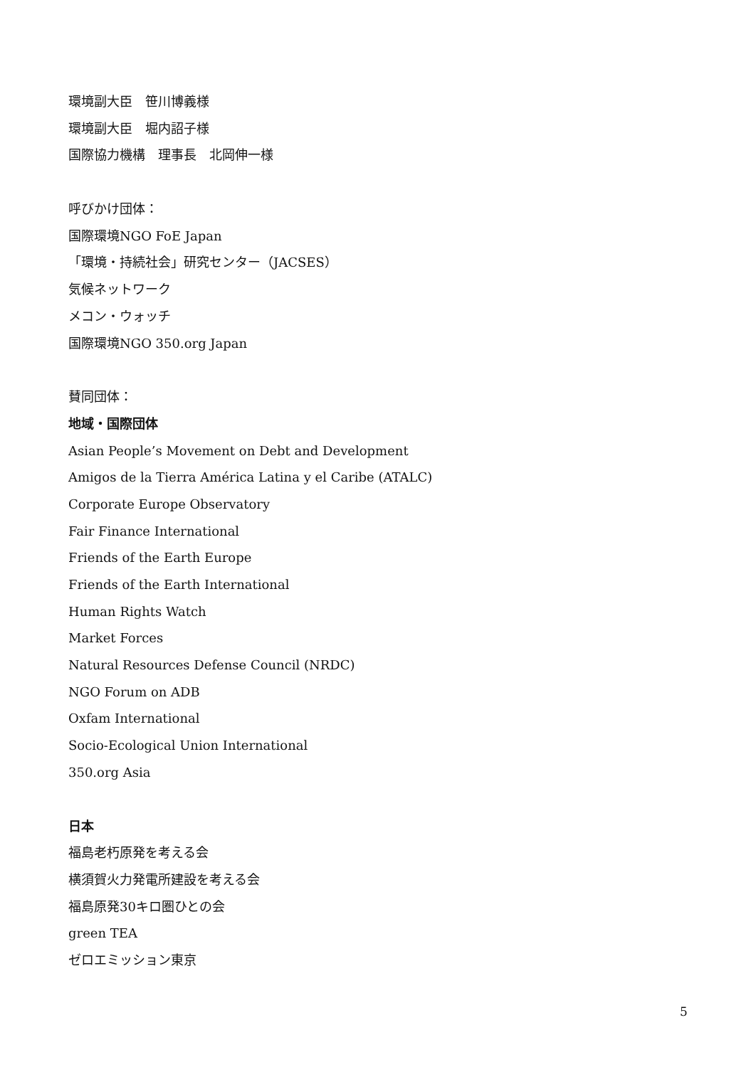環境副大臣　笹川博義様
環境副大臣　堀内詔子様
国際協力機構　理事長　北岡伸一様
呼びかけ団体：
国際環境NGO FoE Japan
「環境・持続社会」研究センター（JACSES）
気候ネットワーク
メコン・ウォッチ
国際環境NGO 350.org Japan
賛同団体：
地域・国際団体
Asian People’s Movement on Debt and Development
Amigos de la Tierra América Latina y el Caribe (ATALC)
Corporate Europe Observatory
Fair Finance International
Friends of the Earth Europe
Friends of the Earth International
Human Rights Watch
Market Forces
Natural Resources Defense Council (NRDC)
NGO Forum on ADB
Oxfam International
Socio-Ecological Union International
350.org Asia
日本
福島老朽原発を考える会
横須賀火力発電所建設を考える会
福島原発30キロ圏ひとの会
green TEA
ゼロエミッション東京
5